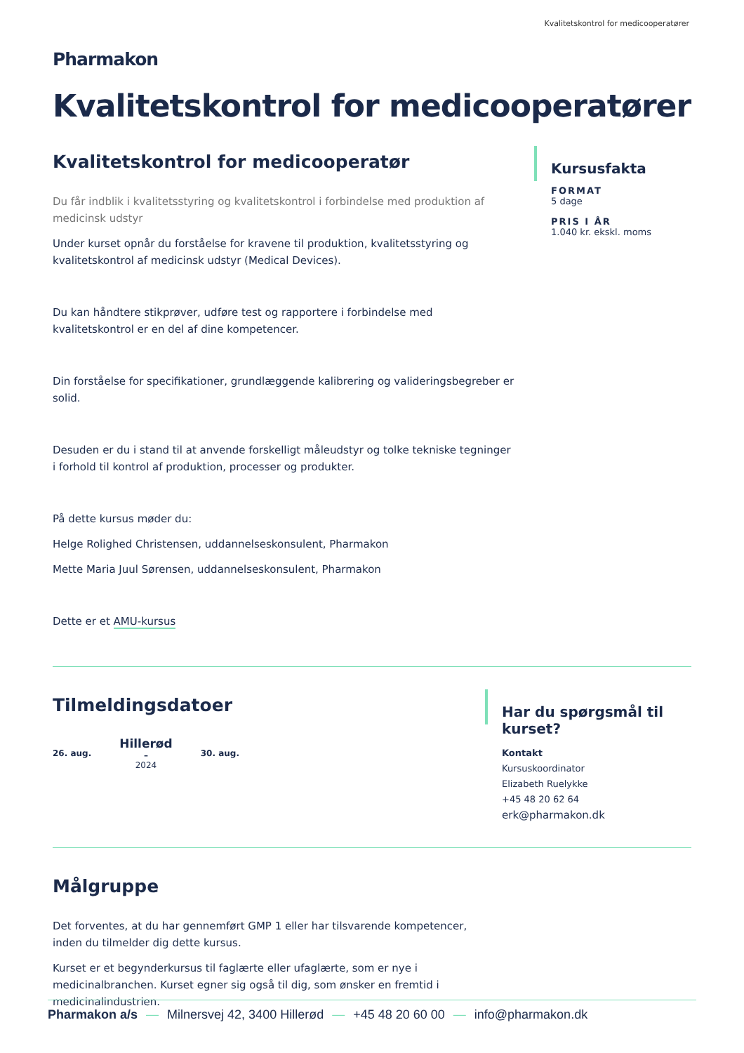Kvalitetskontrol for medicooperatører
Pharmakon
Kvalitetskontrol for medicooperatører
Kvalitetskontrol for medicooperatør
Du får indblik i kvalitetsstyring og kvalitetskontrol i forbindelse med produktion af medicinsk udstyr
Under kurset opnår du forståelse for kravene til produktion, kvalitetsstyring og kvalitetskontrol af medicinsk udstyr (Medical Devices).
Du kan håndtere stikprøver, udføre test og rapportere i forbindelse med kvalitetskontrol er en del af dine kompetencer.
Din forståelse for specifikationer, grundlæggende kalibrering og valideringsbegreber er solid.
Desuden er du i stand til at anvende forskelligt måleudstyr og tolke tekniske tegninger i forhold til kontrol af produktion, processer og produkter.
På dette kursus møder du:
Helge Rolighed Christensen, uddannelseskonsulent, Pharmakon
Mette Maria Juul Sørensen, uddannelseskonsulent, Pharmakon
Dette er et AMU-kursus
Kursusfakta
FORMAT
5 dage
PRIS I ÅR
1.040 kr. ekskl. moms
Tilmeldingsdatoer
26. aug.
Hillerød
–
2024
30. aug.
Har du spørgsmål til kurset?
Kontakt
Kursuskoordinator
Elizabeth Ruelykke
+45 48 20 62 64
erk@pharmakon.dk
Målgruppe
Det forventes, at du har gennemført GMP 1 eller har tilsvarende kompetencer, inden du tilmelder dig dette kursus.
Kurset er et begynderkursus til faglærte eller ufaglærte, som er nye i medicinalbranchen. Kurset egner sig også til dig, som ønsker en fremtid i medicinalindustrien.
Pharmakon a/s — Milnersvej 42, 3400 Hillerød — +45 48 20 60 00 — info@pharmakon.dk